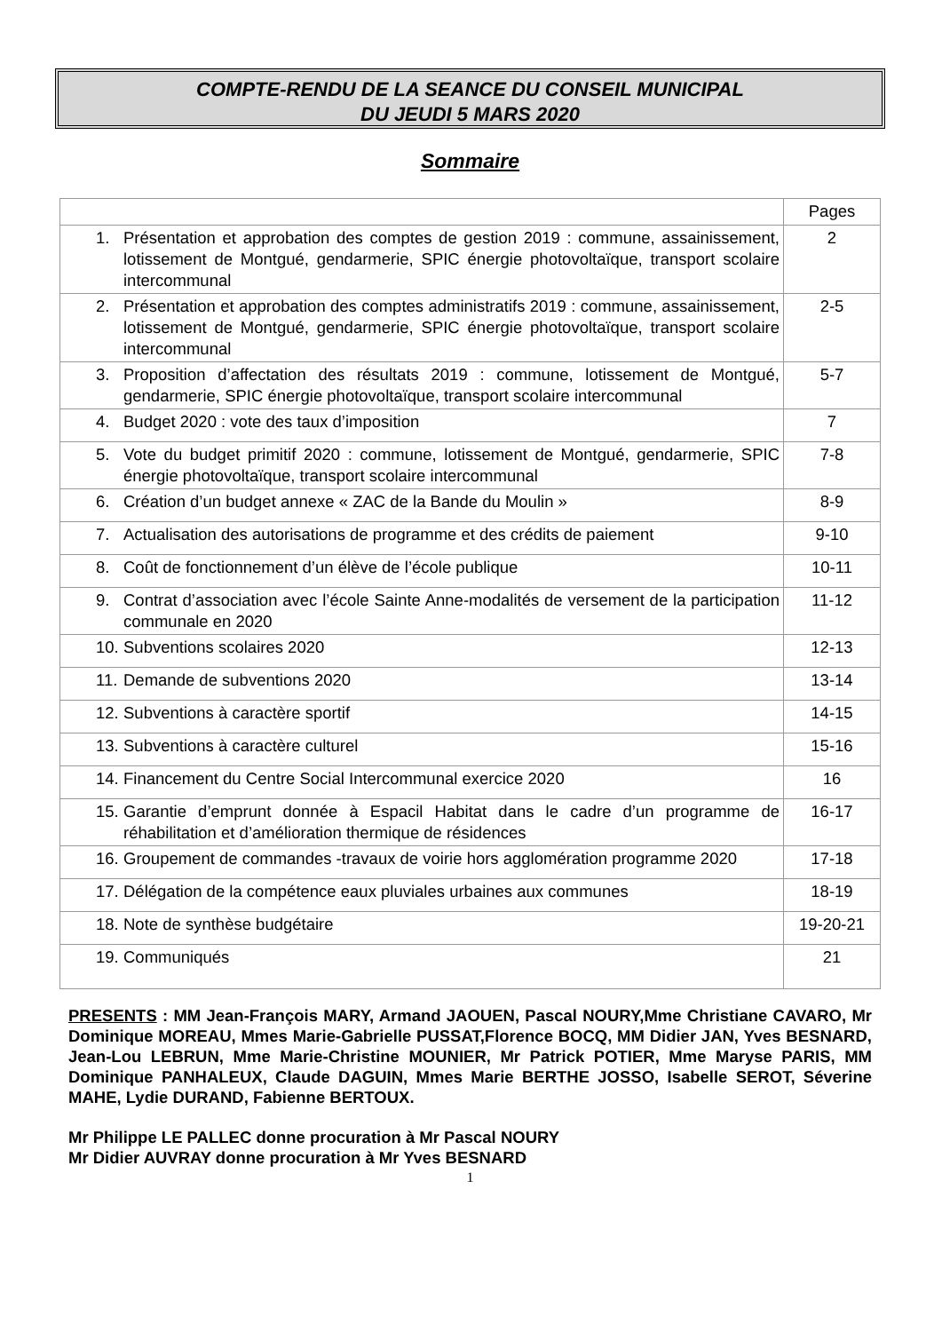COMPTE-RENDU DE LA SEANCE DU CONSEIL MUNICIPAL
DU JEUDI 5 MARS 2020
Sommaire
| | Pages |
| --- | --- |
| 1. Présentation et approbation des comptes de gestion 2019 : commune, assainissement, lotissement de Montgué, gendarmerie, SPIC énergie photovoltaïque, transport scolaire intercommunal | 2 |
| 2. Présentation et approbation des comptes administratifs 2019 : commune, assainissement, lotissement de Montgué, gendarmerie, SPIC énergie photovoltaïque, transport scolaire intercommunal | 2-5 |
| 3. Proposition d’affectation des résultats 2019 : commune, lotissement de Montgué, gendarmerie, SPIC énergie photovoltaïque, transport scolaire intercommunal | 5-7 |
| 4. Budget 2020 : vote des taux d’imposition | 7 |
| 5. Vote du budget primitif 2020 : commune, lotissement de Montgué, gendarmerie, SPIC énergie photovoltaïque, transport scolaire intercommunal | 7-8 |
| 6. Création d’un budget annexe « ZAC de la Bande du Moulin » | 8-9 |
| 7. Actualisation des autorisations de programme et des crédits de paiement | 9-10 |
| 8. Coût de fonctionnement d’un élève de l’école publique | 10-11 |
| 9. Contrat d’association avec l’école Sainte Anne-modalités de versement de la participation communale en 2020 | 11-12 |
| 10. Subventions scolaires 2020 | 12-13 |
| 11. Demande de subventions 2020 | 13-14 |
| 12. Subventions à caractère sportif | 14-15 |
| 13. Subventions à caractère culturel | 15-16 |
| 14. Financement du Centre Social Intercommunal exercice 2020 | 16 |
| 15. Garantie d’emprunt donnée à Espacil Habitat dans le cadre d’un programme de réhabilitation et d’amélioration thermique de résidences | 16-17 |
| 16. Groupement de commandes -travaux de voirie hors agglomération programme 2020 | 17-18 |
| 17. Délégation de la compétence eaux pluviales urbaines aux communes | 18-19 |
| 18. Note de synthèse budgétaire | 19-20-21 |
| 19. Communiqués | 21 |
PRESENTS : MM Jean-François MARY, Armand JAOUEN, Pascal NOURY,Mme Christiane CAVARO, Mr Dominique MOREAU, Mmes Marie-Gabrielle PUSSAT,Florence BOCQ, MM Didier JAN, Yves BESNARD, Jean-Lou LEBRUN, Mme Marie-Christine MOUNIER, Mr Patrick POTIER, Mme Maryse PARIS, MM Dominique PANHALEUX, Claude DAGUIN, Mmes Marie BERTHE JOSSO, Isabelle SEROT, Séverine MAHE, Lydie DURAND, Fabienne BERTOUX.
Mr Philippe LE PALLEC donne procuration à Mr Pascal NOURY
Mr Didier AUVRAY donne procuration à Mr Yves BESNARD
1